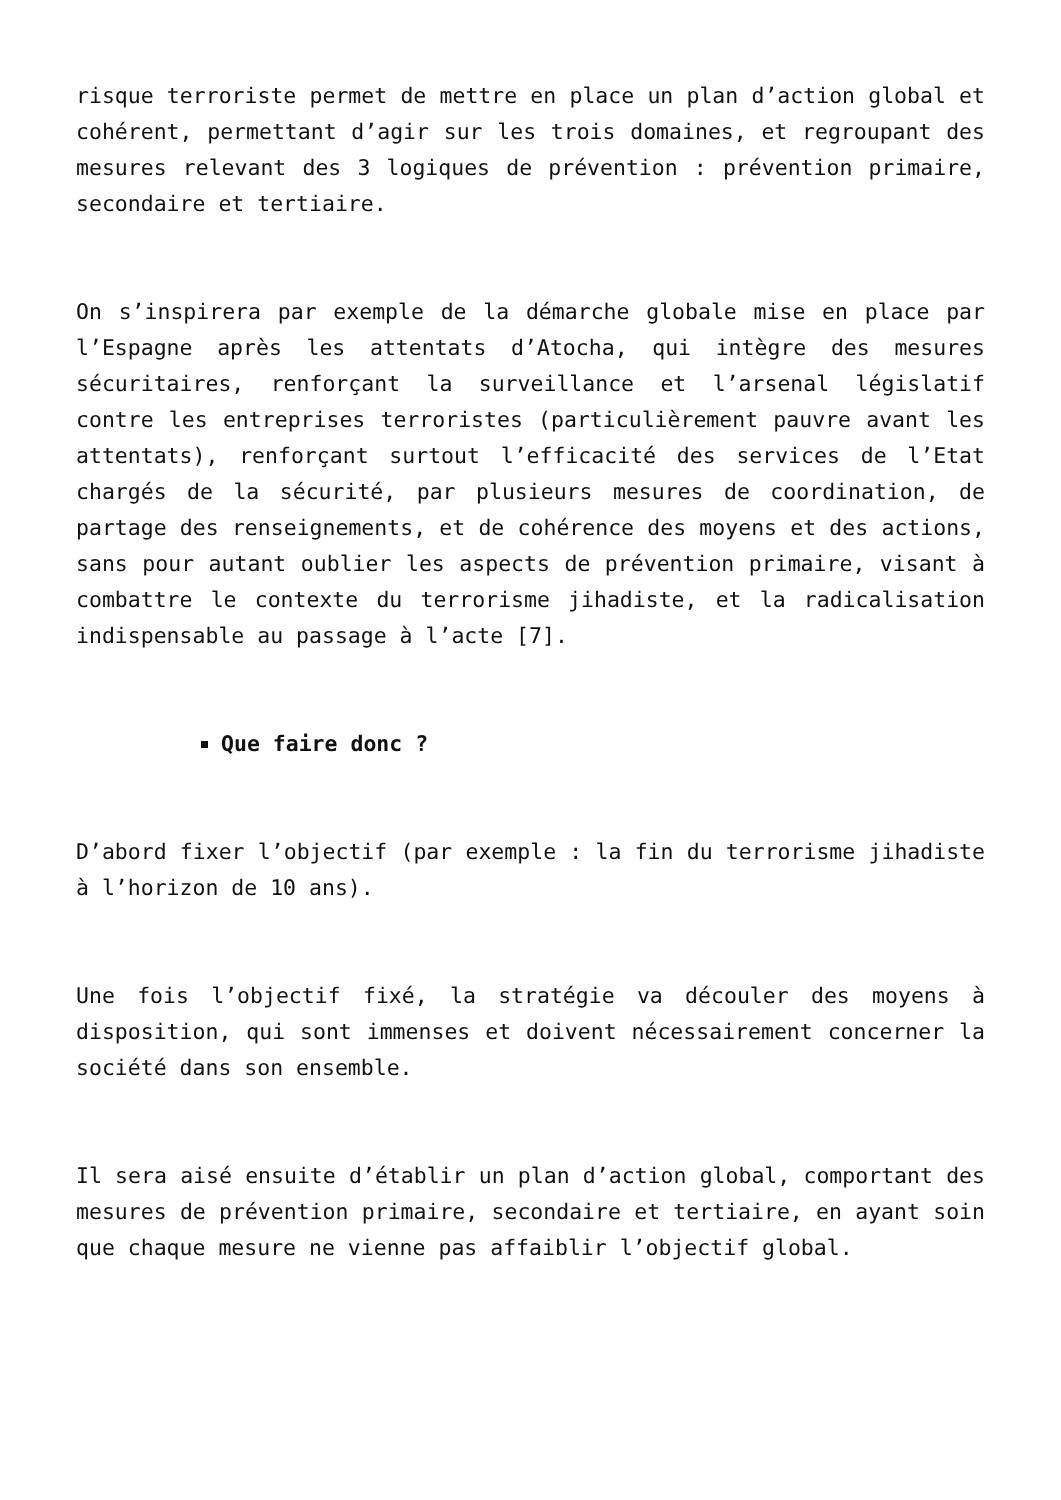risque terroriste permet de mettre en place un plan d’action global et cohérent, permettant d’agir sur les trois domaines, et regroupant des mesures relevant des 3 logiques de prévention : prévention primaire, secondaire et tertiaire.
On s’inspirera par exemple de la démarche globale mise en place par l’Espagne après les attentats d’Atocha, qui intègre des mesures sécuritaires, renforçant la surveillance et l’arsenal législatif contre les entreprises terroristes (particulièrement pauvre avant les attentats), renforçant surtout l’efficacité des services de l’Etat chargés de la sécurité, par plusieurs mesures de coordination, de partage des renseignements, et de cohérence des moyens et des actions, sans pour autant oublier les aspects de prévention primaire, visant à combattre le contexte du terrorisme jihadiste, et la radicalisation indispensable au passage à l’acte [7].
Que faire donc ?
D’abord fixer l’objectif (par exemple : la fin du terrorisme jihadiste à l’horizon de 10 ans).
Une fois l’objectif fixé, la stratégie va découler des moyens à disposition, qui sont immenses et doivent nécessairement concerner la société dans son ensemble.
Il sera aisé ensuite d’établir un plan d’action global, comportant des mesures de prévention primaire, secondaire et tertiaire, en ayant soin que chaque mesure ne vienne pas affaiblir l’objectif global.